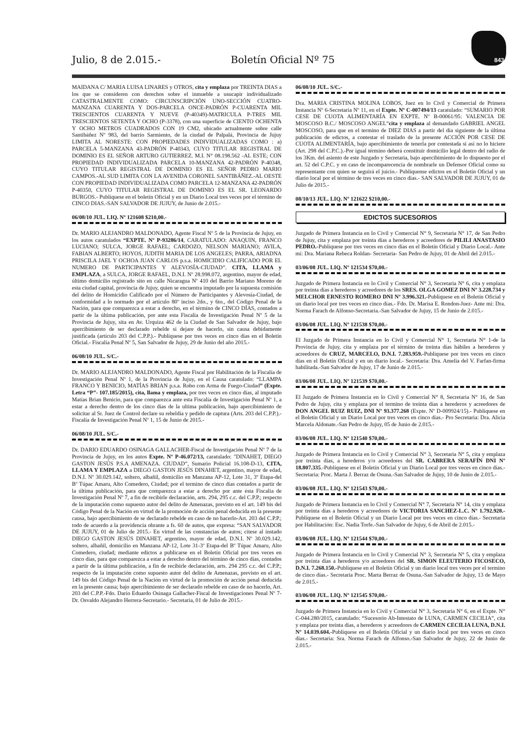Julio, 8 de 2.015.- Boletín Oficial Nº 75
843
MAIDANA C/ MARIA LUISA LINARES y OTROS, cita y emplaza por TREINTA DIAS a los que se consideren con derechos sobre el inmueble a usucapir individualizado CATASTRALMENTE COMO: CIRCUNSCRIPCIÓN UNO-SECCIÓN CUATRO-MANZANA CUARENTA Y DOS-PARCELA ONCE-PADRÓN P-CUARENTA MIL TRESCIENTOS CUARENTA Y NUEVE (P-40349)-MATRICULA P-TRES MIL TRESCIENTOS SETENTA Y OCHO (P-3378), con una superficie de CIENTO OCHENTA Y OCHO METROS CUADRADOS CON 19 CM2, ubicado actualmente sobre calle Santibáñez Nº 983, del barrio Sarmiento, de la ciudad de Palpalá, Provincia de Jujuy LIMITA AL NORESTE: CON PROPIEDADES INDIVIDUALIZADAS COMO : a) PARCELA 5-MANZANA 43-PADRÓN P-40343, CUYO TITULAR REGISTRAL DE DOMINIO ES EL SEÑOR ARTURO GUTIERREZ. M.I. N° 08.198.562 -AL ESTE; CON PROPIEDAD INDIVIDUALIZADA PARCELA 10-MANZANA 42-PADRÓN P-40348, CUYO TITULAR REGISTRAL DE DOMINIO ES EL SEÑOR PEDRO MARIO CAMPOS.-AL SUD LIMITA CON LA AVENIDA CORONEL SANTIBÁÑEZ.-AL OESTE CON PROPIEDAD INDIVIDUALIZADA COMO PARCELA 12-MANZANA 42-PADRÓN P-40350, CUYO TITULAR REGISTRAL DE DOMINIO ES EL SR. LEONARDO BURGOS.- Publíquese en el boletín Oficial y en un Diario Local tres veces por el término de CINCO DIAS.-SAN SALVADOR DE JUJUY, de Junio de 2.015.-
06/08/10 JUL. LIQ. Nº 121608 $210,00.-
Dr. MARIO ALEJANDRO MALDONADO, Agente Fiscal Nº 5 de la Provincia de Jujuy, en los autos caratulados “EXPTE. Nº P-93286/14, CARATULADO: ANAQUIN, FRANCO LUCIANO; SULCA, JORGE RAFAEL; CARDOZO, NELSON MARIANO; AVILA, FABIAN ALBERTO; HOYOS, JUDITH MARIA DE LOS ANGELES; PARRA, ARIADNA PRISCILA JAEL Y OCHOA JUAN CARLOS p.s.a. HOMICIDIO CALIFICADO POR EL NUMERO DE PARTICIPANTES Y ALEVOSÍA-CIUDAD”. CITA, LLAMA y EMPLAZA, a SULCA, JORGE RAFAEL, D.N.I. Nº 28.998.072, argentino, mayor de edad, último domicilio registrado sito en calle Nicaragua Nº 410 del Barrio Mariano Moreno de esta ciudad capital, provincia de Jujuy, quien se encuentra imputado por la supuesta comisión del delito de Homicidio Calificado por el Número de Participantes y Alevosía-Ciudad, de conformidad a lo normado por el artículo 80º inciso 2do., y 6to., del Código Penal de la Nación, para que comparezca a estar a derecho, en el término de CINCO DÍAS, contados a partir de la última publicación, por ante esta Fiscalía de Investigación Penal Nº 5 de la Provincia de Jujuy, sita en Av. Urquiza 462 de la Ciudad de San Salvador de Jujuy, bajo apercibimiento de ser declarado rebelde si dejare de hacerlo, sin causa debidamente justificada (artículo 203 del C.P.P.).- Publíquese por tres veces en cinco días en el Boletín Oficial.- Fiscalía Penal Nº 5, San Salvador de Jujuy, 29 de Junio del año 2015.-
06/08/10 JUL. S/C.-
Dr. MARIO ALEJANDRO MALDONADO, Agente Fiscal por Habilitación de la Fiscalía de Investigación Penal Nº 1, de la Provincia de Jujuy, en el Causa caratulado: “LLAMPA FRANCO Y BENICIO, MATÍAS BRIAN p.s.a. Robo con Arma de Fuego-Ciudad” (Expte. Letra “P”- 107.185/2015), cita, llama y emplaza, por tres veces en cinco días, al imputado Matías Brian Benicio, para que comparezca ante esta Fiscalía de Investigación Penal Nº 1, a estar a derecho dentro de los cinco días de la ultima publicación, bajo apercibimiento de solicitar al Sr. Juez de Control declare su rebeldía y pedido de captura (Arts. 203 del C.P.P.).- Fiscalía de Investigación Penal Nº 1, 15 de Junio de 2015.-
06/08/10 JUL. S/C.-
Dr. DARIO EDUARDO OSINAGA GALLACHER-Fiscal de Investigación Penal Nº 7 de la Provincia de Jujuy, en los autos Expte. Nº P-46.072/13, caratulado: "DINAHET, DIEGO GASTON JESÚS P.S.A AMENAZA. CIUDAD”, Sumario Policial 16.108-D-13, CITA, LLAMA Y EMPLAZA a DIEGO GASTON JESÚS DINAHET, argentino, mayor de edad, D.N.I. Nº 30.029.142, soltero, albañil, domicilio en Manzana AP-12, Lote 31, 3º Etapa-del Bº Túpac Amaru, Alto Comedero, Ciudad; por el termino de cinco días contados a partir de la última publicación, para que comparezca a estar a derecho por ante ésta Fiscalia de Investigación Penal Nº 7, a fin de recibirle declaración, arts. 294, 295 c.c. del C.P.P.; respecto de la imputación como supuesto autor del delito de Amenazas, previsto en el art. 149 bis del Código Penal de la Nación en virtud de la promoción de acción penal deducida en la presente causa, bajo apercibimiento de se declarado rebelde en caso de no hacerlo-Art. 203 del C.P.P.; todo de acuerdo a la providencia obrante a fs. 60 de autos, que expresa: “SAN SALVADOR DE JUJUY, 01 de Julio de 2015.- En virtud de las constancias de autos; cítese al instado DIEGO GASTON JESÚS DINAHET, argentino, mayor de edad, D.N.I. Nº 30.029.142, soltero, albañil, domicilio en Manzana AP-12, Lote 31-3º Etapa-del Bº Túpac Amaru, Alto Comedero, ciudad; mediante edictos a publicarse en el Boletín Oficial por tres veces en cinco días, para que comparezca a estar a derecho dentro del término de cinco días, contados a partir de la última publicación, a fin de recibirle declaración, arts. 294 295 c.c. del C.P.P.; respecto de la imputación como supuesto autor del delito de Amenazas, previsto en el art. 149 bis del Código Penal de la Nación en virtud de la promoción de acción penal deducida en la presente causa; bajo apercibimiento de ser declarado rebelde en caso de no hacerlo, Art. 203 del C.P.P.-Fdo. Darío Eduardo Osinaga Gallacher-Fiscal de Investigaciones Penal Nº 7-Dr. Osvaldo Alejandro Herrera-Secretario.- Secretaria, 01 de Julio de 2015.-
06/08/10 JUL. S/C.-
Dra. MARIA CRISTINA MOLINA LOBOS, Juez en lo Civil y Comercial de Primera Instancia Nº 6-Secretaria Nº 11, en el Expte. Nº C-007494/13 caratulado: “SUMARIO POR CESE DE CUOTA ALIMENTARÍA EN EXPTE. Nº B-00061/95: VALENCIA DE MOSCOSO B.C./ MOSCOSO ANGEL”cita y emplaza al demandado GABRIEL ANGEL MOSCOSO, para que en el termino de DIEZ DIAS a partir del día siguiente de la última publicación de edictos, a contestar el traslado de la presente ACCIÓN POR CESE DE CUOTA ALIMENTARÍA, bajo apercibimiento de tenerla por contestada si así no lo hiciere (Art. 298 del C.P.C.).-Por igual término deberá constituir domicilio legal dentro del radio de los 3Km. del asiento de este Juzgado y Secretaria, bajo apercibimiento de lo dispuesto por el art. 52 del C.P.C. y en caso de incomparecencia de nombrarle un Defensor Oficial como su representante con quien se seguirá el juicio.- Publíquense edictos en el Boletín Oficial y un diario local por el término de tres veces en cinco días.- SAN SALVADOR DE JUJUY, 01 de Julio de 2015.-
08/10/13 JUL. LIQ. Nº 121622 $210,00.-
EDICTOS SUCESORIOS
Juzgado de Primera Instancia en lo Civil y Comercial N° 9, Secretaria N° 17, de San Pedro de Jujuy, cita y emplaza por treinta días a herederos y acreedores de PILILI ANASTASIO PEDRO.-Publíquese por tres veces en cinco días en el Boletín Oficial y Diario Local.- Ante mí: Dra. Mariana Rebeca Roldan- Secretaria- San Pedro de Jujuy, 01 de Abril del 2.015.-
03/06/08 JUL. LIQ. Nº 121534 $70,00.-
Juzgado de Primera Instancia en lo Civil y Comercial N° 3, Secretaria N° 6, cita y emplaza por treinta días a herederos y acreedores de los SRES. OLGA GOMEZ DNI Nº 3.228.734 y MELCHOR ERNESTO ROMERO DNI Nº 3.996.321.-Publíquese en el Boletín Oficial y un diario local por tres veces en cinco días.- Fdo. Dr. Marisa E. Rondon-Juez- Ante mí: Dra. Norma Farach de Alfonso-Secretaria.-San Salvador de Jujuy, 15 de Junio de 2.015.-
03/06/08 JUL. LIQ. Nº 121538 $70,00.-
El Juzgado de Primera Instancia en lo Civil y Comercial N° 1, Secretaria N° 1-de la Provincia de Jujuy, cita y emplaza por el término de treinta días hábiles a herederos y acreedores de CRUZ, MARCELO, D.N.I. 7.283.959.-Publíquese por tres veces en cinco días en el Boletín Oficial y en un diario local.- Secretaria: Dra. Amelia del V. Farfan-firma habilitada.-San Salvador de Jujuy, 17 de Junio de 2.015.-
03/06/08 JUL. LIQ. Nº 121539 $70,00.-
El Juzgado de Primera Instancia en lo Civil y Comercial N° 8, Secretaria N° 16, de San Pedro de Jujuy, cita y emplaza por el termino de treinta días a herederos y acreedores de DON ANGEL RUIZ RUIZ, DNI Nº 93.377.268 (Expte. Nº D-009924/15).- Publíquese en el Boletín Oficial y un Diario Local por tres veces en cinco días.- Pro Secretaria: Dra. Alicia Marcela Aldonate.-San Pedro de Jujuy, 05 de Junio de 2.015.-
03/06/08 JUL. LIQ. Nº 121540 $70,00.-
Juzgado de Primera Instancia en lo Civil y Comercial N° 3, Secretaria N° 5, cita y emplaza por treinta días, a herederos y/o acreedores del SR. CABRERA SERAFÍN DNI Nº 18.807.335.-Publíquese en el Boletín Oficial y un Diario Local por tres veces en cinco días.- Secretaria: Proc. Marta J. Berraz de Osuna.-San Salvador de Jujuy, 10 de Junio de 2.015.-
03/06/08 JUL. LIQ. Nº 121543 $70,00.-
Juzgado de Primera Instancia en lo Civil y Comercial N° 7, Secretaria N° 14, cita y emplaza por treinta días a herederos y acreedores de VICTORIA SANCHEZ-L.C. Nº 1.792.928.-Publíquese en el Boletín Oficial y un Diario Local por tres veces en cinco días.- Secretaria por Habilitación: Esc. Nadia Torfe.-San Salvador de Jujuy, 6 de Abril de 2.015.-
03/06/08 JUL. LIQ. Nº 121544 $70,00.-
Juzgado de Primera Instancia en lo Civil y Comercial N° 3, Secretaria N° 5, cita y emplaza por treinta días a herederos y/o acreedores del SR. SIMON ELEUTERIO FICOSECO, D.N.I. 7.268.150.-Publíquese en el Boletín Oficial y un diario local tres veces por el termino de cinco días.- Secretaria Proc. Marta Berraz de Osuna.-San Salvador de Jujuy, 13 de Mayo de 2.015.-
03/06/08 JUL. LIQ. Nº 121545 $70,00.-
Juzgado de Primera Instancia en lo Civil y Comercial N° 3, Secretaria N° 6, en el Expte. N° C-044.280/2015, caratulado: “Sucesorio Ab-Intestato de LUNA, CARMEN CECILIA”, cita y emplaza por treinta días, a herederos y acreedores de CARMEN CECILIA LUNA, D.N.I. Nº 14.039.604.-Publíquese en el Boletín Oficial y un diario local por tres veces en cinco días.- Secretaria: Sra. Norma Farach de Alfonso.-San Salvador de Jujuy, 22 de Junio de 2.015.-